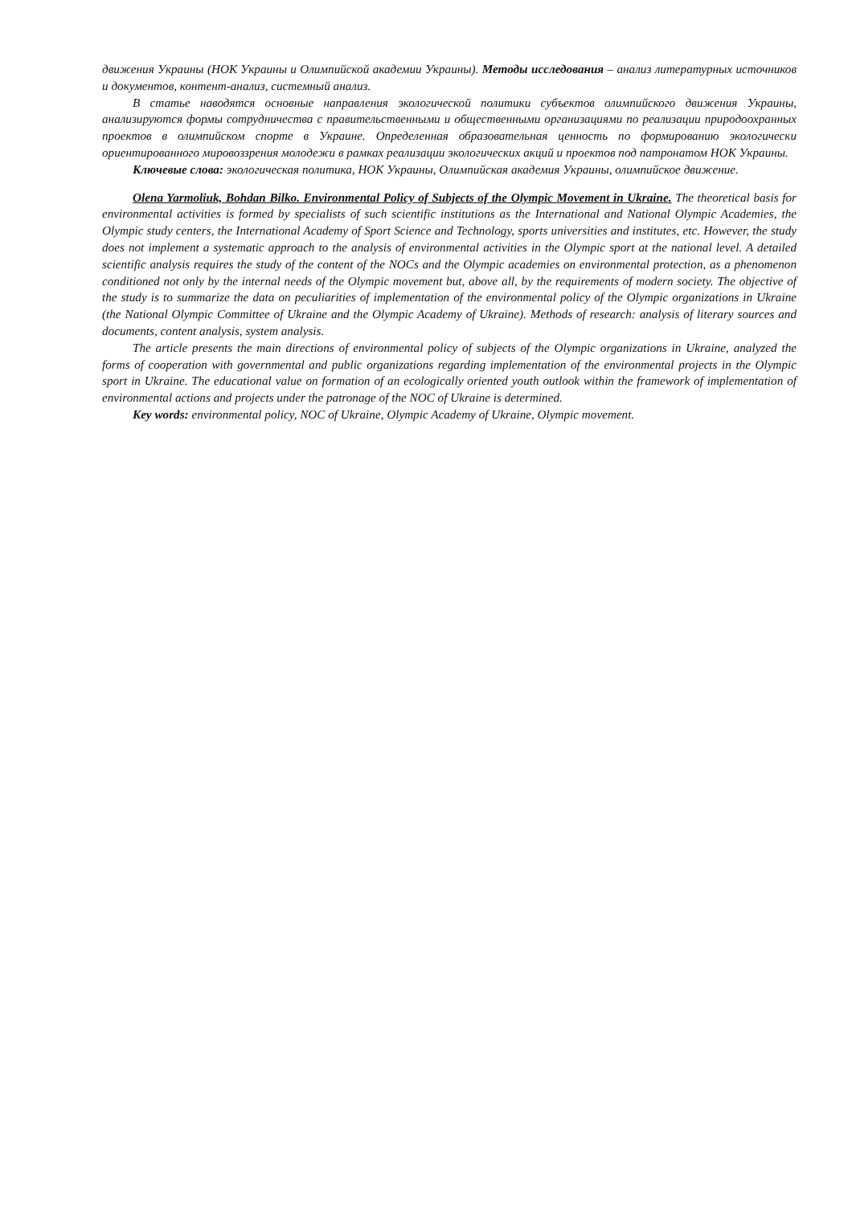движения Украины (НОК Украины и Олимпийской академии Украины). Методы исследования – анализ литературных источников и документов, контент-анализ, системный анализ.
В статье наводятся основные направления экологической политики субъектов олимпийского движения Украины, анализируются формы сотрудничества с правительственными и общественными организациями по реализации природоохранных проектов в олимпийском спорте в Украине. Определенная образовательная ценность по формированию экологически ориентированного мировоззрения молодежи в рамках реализации экологических акций и проектов под патронатом НОК Украины.
Ключевые слова: экологическая политика, НОК Украины, Олимпийская академия Украины, олимпийское движение.
Olena Yarmoliuk, Bohdan Bilko. Environmental Policy of Subjects of the Olympic Movement in Ukraine. The theoretical basis for environmental activities is formed by specialists of such scientific institutions as the International and National Olympic Academies, the Olympic study centers, the International Academy of Sport Science and Technology, sports universities and institutes, etc. However, the study does not implement a systematic approach to the analysis of environmental activities in the Olympic sport at the national level. A detailed scientific analysis requires the study of the content of the NOCs and the Olympic academies on environmental protection, as a phenomenon conditioned not only by the internal needs of the Olympic movement but, above all, by the requirements of modern society. The objective of the study is to summarize the data on peculiarities of implementation of the environmental policy of the Olympic organizations in Ukraine (the National Olympic Committee of Ukraine and the Olympic Academy of Ukraine). Methods of research: analysis of literary sources and documents, content analysis, system analysis.
The article presents the main directions of environmental policy of subjects of the Olympic organizations in Ukraine, analyzed the forms of cooperation with governmental and public organizations regarding implementation of the environmental projects in the Olympic sport in Ukraine. The educational value on formation of an ecologically oriented youth outlook within the framework of implementation of environmental actions and projects under the patronage of the NOC of Ukraine is determined.
Key words: environmental policy, NOC of Ukraine, Olympic Academy of Ukraine, Olympic movement.